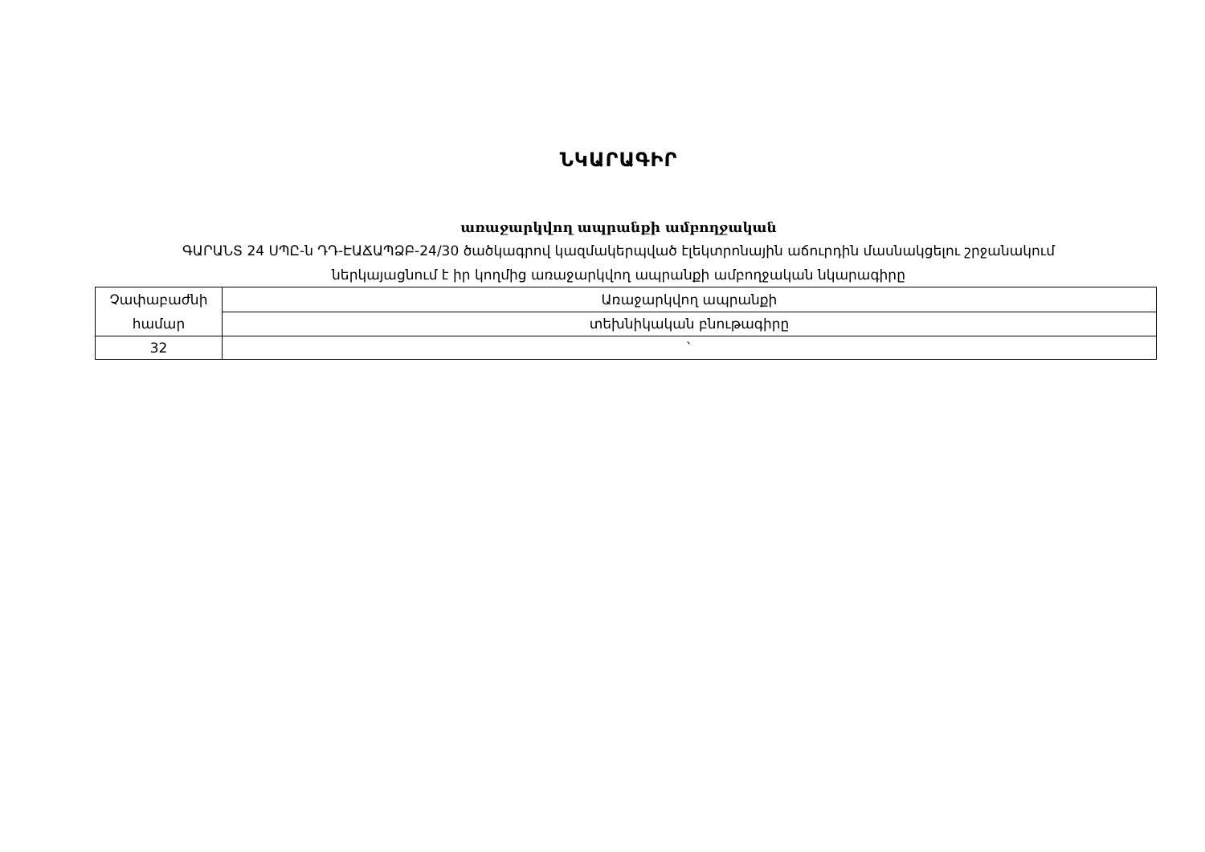ՆԿԱՐԱԳԻՐ
առաջարկվող ապրանքի ամբողջական
ԳԱՐԱՆՏ 24 ՍՊԸ-ն ԴԴ-ԷԱՃԱՊՁԲ-24/30 ծածկագրով կազմակերպված էլեկտրոնային աճուրդին մասնակցելու շրջանակում
ներկայացնում է իր կողմից առաջարկվող ապրանքի ամբողջական նկարագիրը
| Չափաբաժնի համար | Առաջարկվող ապրանքի |
| | տեխնիկական բնութագիրը |
| 32 | ` |